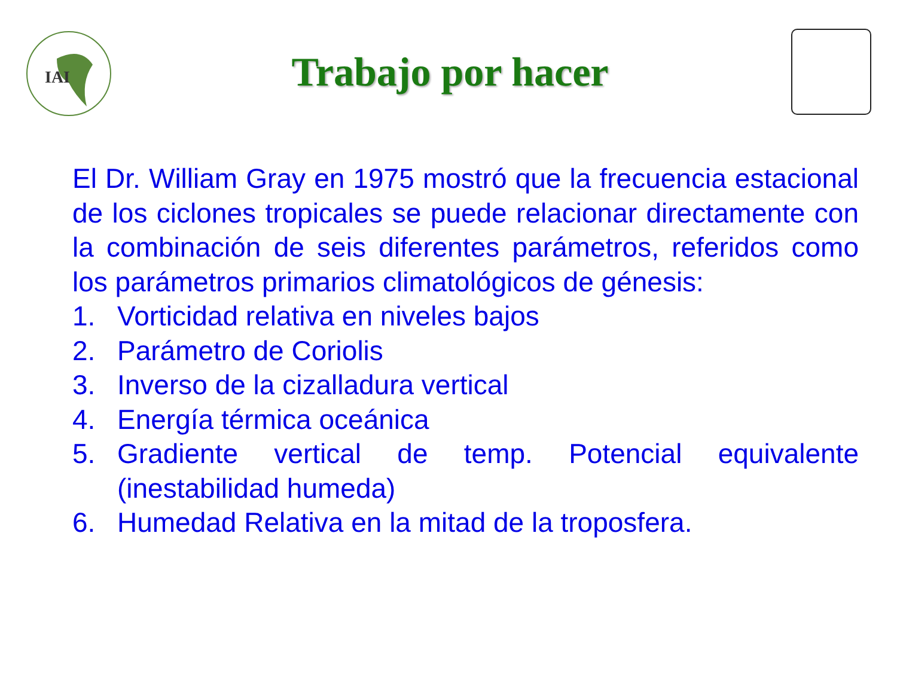IAI
Trabajo por hacer
El Dr. William Gray en 1975 mostró que la frecuencia estacional de los ciclones tropicales se puede relacionar directamente con la combinación de seis diferentes parámetros, referidos como los parámetros primarios climatológicos de génesis:
1. Vorticidad relativa en niveles bajos
2. Parámetro de Coriolis
3. Inverso de la cizalladura vertical
4. Energía térmica oceánica
5. Gradiente vertical de temp. Potencial equivalente (inestabilidad humeda)
6. Humedad Relativa en la mitad de la troposfera.